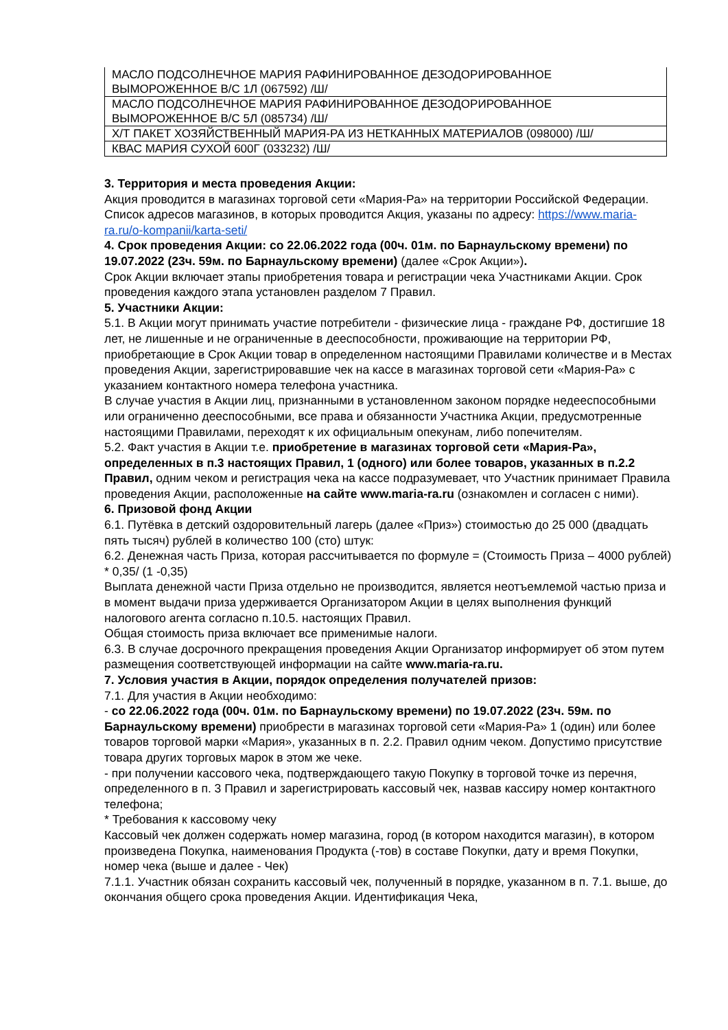| МАСЛО ПОДСОЛНЕЧНОЕ МАРИЯ РАФИНИРОВАННОЕ ДЕЗОДОРИРОВАННОЕ ВЫМОРОЖЕННОЕ В/С 1Л (067592) /Ш/ |
| МАСЛО ПОДСОЛНЕЧНОЕ МАРИЯ РАФИНИРОВАННОЕ ДЕЗОДОРИРОВАННОЕ ВЫМОРОЖЕННОЕ В/С 5Л (085734) /Ш/ |
| Х/Т ПАКЕТ ХОЗЯЙСТВЕННЫЙ МАРИЯ-РА ИЗ НЕТКАННЫХ МАТЕРИАЛОВ (098000) /Ш/ |
| КВАС МАРИЯ СУХОЙ 600Г (033232) /Ш/ |
3. Территория и места проведения Акции:
Акция проводится в магазинах торговой сети «Мария-Ра» на территории Российской Федерации. Список адресов магазинов, в которых проводится Акция, указаны по адресу: https://www.maria-ra.ru/o-kompanii/karta-seti/
4. Срок проведения Акции: со 22.06.2022 года (00ч. 01м. по Барнаульскому времени) по 19.07.2022 (23ч. 59м. по Барнаульскому времени) (далее «Срок Акции»).
Срок Акции включает этапы приобретения товара и регистрации чека Участниками Акции. Срок проведения каждого этапа установлен разделом 7 Правил.
5. Участники Акции:
5.1. В Акции могут принимать участие потребители - физические лица - граждане РФ, достигшие 18 лет, не лишенные и не ограниченные в дееспособности, проживающие на территории РФ, приобретающие в Срок Акции товар в определенном настоящими Правилами количестве и в Местах проведения Акции, зарегистрировавшие чек на кассе в магазинах торговой сети «Мария-Ра» с указанием контактного номера телефона участника.
В случае участия в Акции лиц, признанными в установленном законом порядке недееспособными или ограниченно дееспособными, все права и обязанности Участника Акции, предусмотренные настоящими Правилами, переходят к их официальным опекунам, либо попечителям.
5.2. Факт участия в Акции т.е. приобретение в магазинах торговой сети «Мария-Ра», определенных в п.3 настоящих Правил, 1 (одного) или более товаров, указанных в п.2.2 Правил, одним чеком и регистрация чека на кассе подразумевает, что Участник принимает Правила проведения Акции, расположенные на сайте www.maria-ra.ru (ознакомлен и согласен с ними).
6. Призовой фонд Акции
6.1. Путёвка в детский оздоровительный лагерь (далее «Приз») стоимостью до 25 000 (двадцать пять тысяч) рублей в количество 100 (сто) штук:
6.2. Денежная часть Приза, которая рассчитывается по формуле = (Стоимость Приза – 4000 рублей) * 0,35/ (1 -0,35)
Выплата денежной части Приза отдельно не производится, является неотъемлемой частью приза и в момент выдачи приза удерживается Организатором Акции в целях выполнения функций налогового агента согласно п.10.5. настоящих Правил.
Общая стоимость приза включает все применимые налоги.
6.3. В случае досрочного прекращения проведения Акции Организатор информирует об этом путем размещения соответствующей информации на сайте www.maria-ra.ru.
7. Условия участия в Акции, порядок определения получателей призов:
7.1. Для участия в Акции необходимо:
- со 22.06.2022 года (00ч. 01м. по Барнаульскому времени) по 19.07.2022 (23ч. 59м. по Барнаульскому времени) приобрести в магазинах торговой сети «Мария-Ра» 1 (один) или более товаров торговой марки «Мария», указанных в п. 2.2. Правил одним чеком. Допустимо присутствие товара других торговых марок в этом же чеке.
- при получении кассового чека, подтверждающего такую Покупку в торговой точке из перечня, определенного в п. 3 Правил и зарегистрировать кассовый чек, назвав кассиру номер контактного телефона;
* Требования к кассовому чеку
Кассовый чек должен содержать номер магазина, город (в котором находится магазин), в котором произведена Покупка, наименования Продукта (-тов) в составе Покупки, дату и время Покупки, номер чека (выше и далее - Чек)
7.1.1. Участник обязан сохранить кассовый чек, полученный в порядке, указанном в п. 7.1. выше, до окончания общего срока проведения Акции. Идентификация Чека,